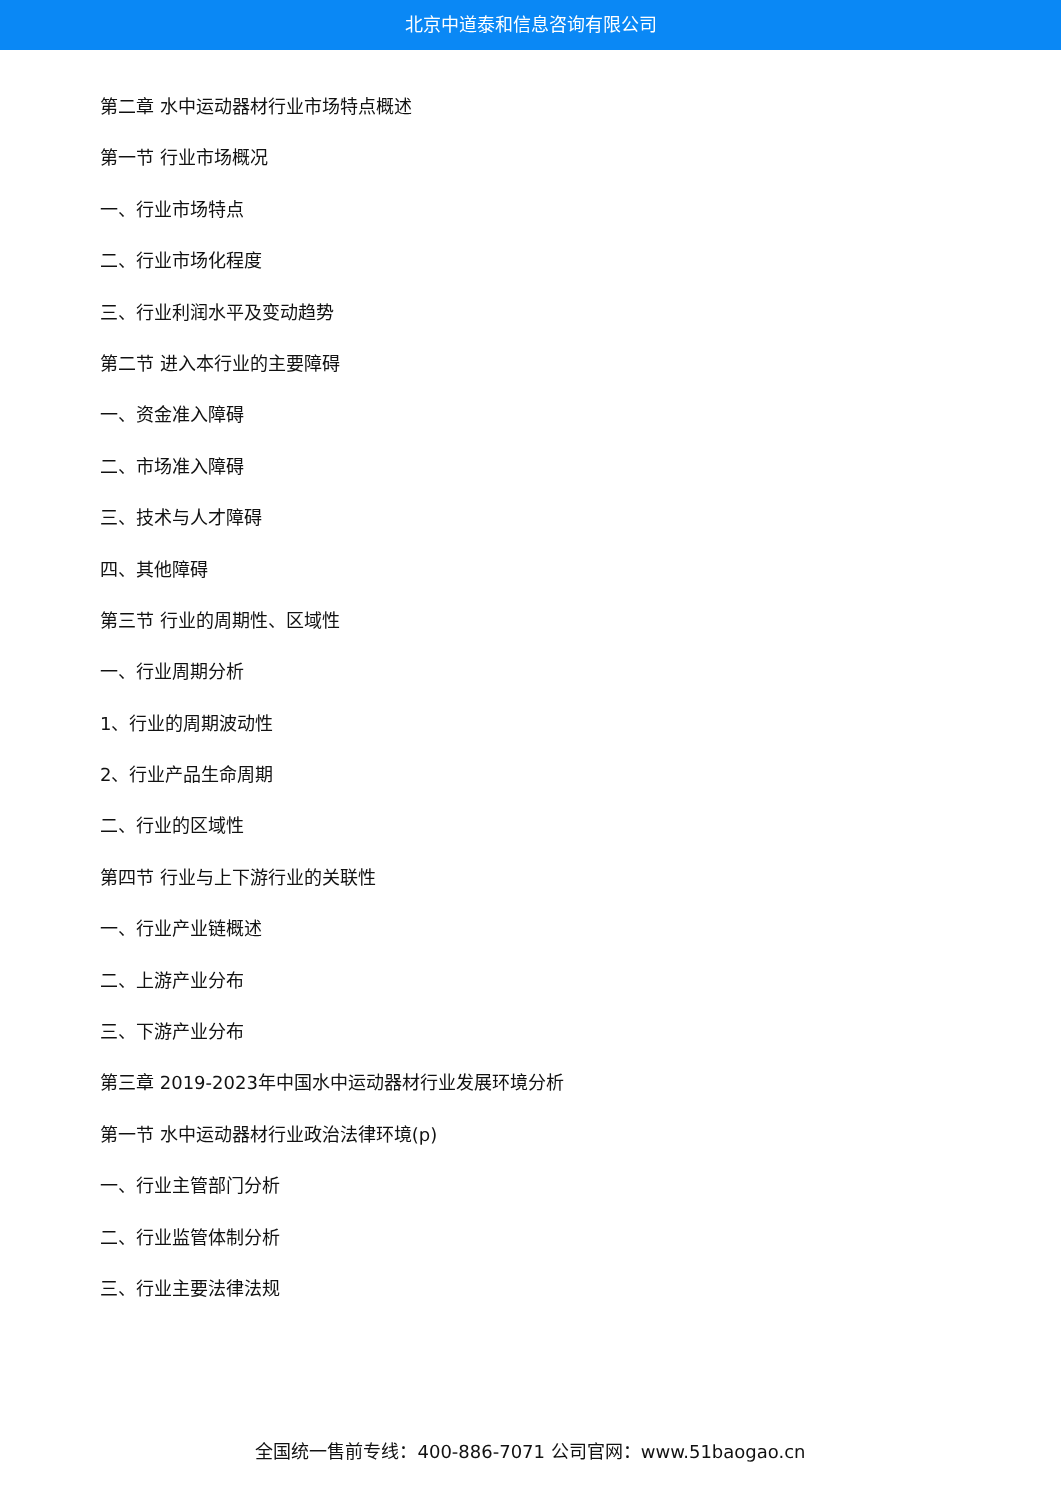北京中道泰和信息咨询有限公司
第二章 水中运动器材行业市场特点概述
第一节 行业市场概况
一、行业市场特点
二、行业市场化程度
三、行业利润水平及变动趋势
第二节 进入本行业的主要障碍
一、资金准入障碍
二、市场准入障碍
三、技术与人才障碍
四、其他障碍
第三节 行业的周期性、区域性
一、行业周期分析
1、行业的周期波动性
2、行业产品生命周期
二、行业的区域性
第四节 行业与上下游行业的关联性
一、行业产业链概述
二、上游产业分布
三、下游产业分布
第三章 2019-2023年中国水中运动器材行业发展环境分析
第一节 水中运动器材行业政治法律环境(p)
一、行业主管部门分析
二、行业监管体制分析
三、行业主要法律法规
全国统一售前专线：400-886-7071 公司官网：www.51baogao.cn